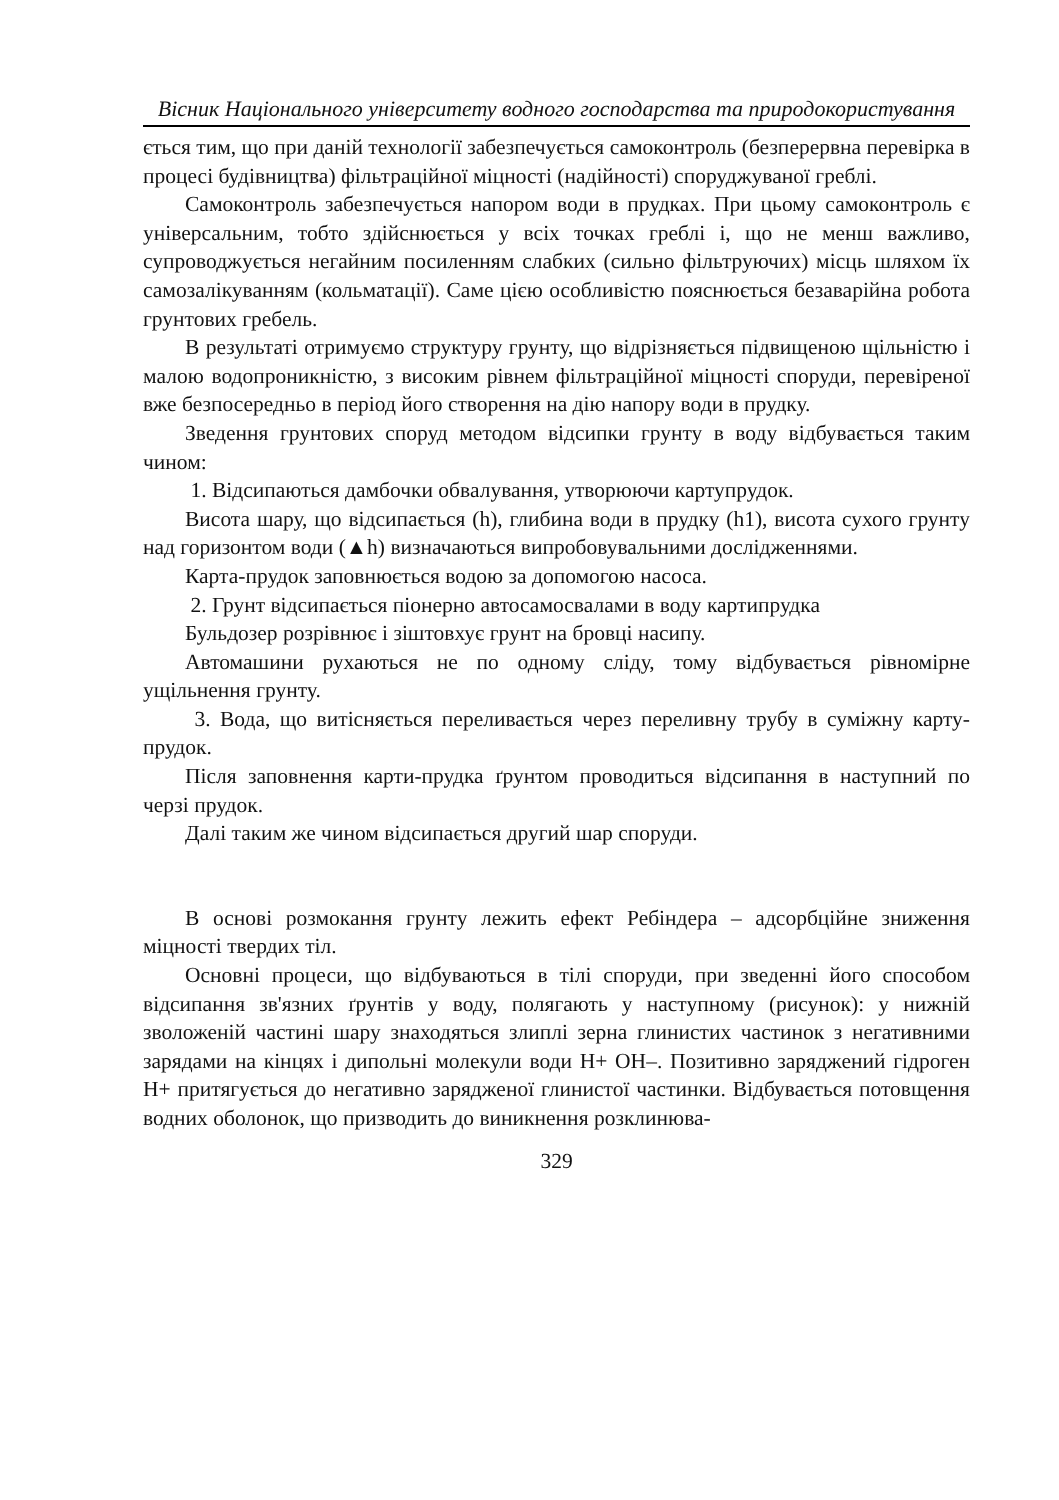Вісник Національного університету водного господарства та природокористування
ється тим, що при даній технології забезпечується самоконтроль (безперервна перевірка в процесі будівництва) фільтраційної міцності (надійності) споруджуваної греблі.
Самоконтроль забезпечується напором води в прудках. При цьому самоконтроль є універсальним, тобто здійснюється у всіх точках греблі і, що не менш важливо, супроводжується негайним посиленням слабких (сильно фільтруючих) місць шляхом їх самозалікуванням (кольматації). Саме цією особливістю пояснюється безаварійна робота грунтових гребель.
В результаті отримуємо структуру грунту, що відрізняється підвищеною щільністю і малою водопроникністю, з високим рівнем фільтраційної міцності споруди, перевіреної вже безпосередньо в період його створення на дію напору води в прудку.
Зведення грунтових споруд методом відсипки грунту в воду відбувається таким чином:
1. Відсипаються дамбочки обвалування, утворюючи картупрудок.
Висота шару, що відсипається (h), глибина води в прудку (h1), висота сухого грунту над горизонтом води (▲h) визначаються випробовувальними дослідженнями.
Карта-прудок заповнюється водою за допомогою насоса.
2. Грунт відсипається піонерно автосамосвалами в воду картипрудка
Бульдозер розрівнює і зіштовхує грунт на бровці насипу.
Автомашини рухаються не по одному сліду, тому відбувається рівномірне ущільнення грунту.
3. Вода, що витісняється переливається через переливну трубу в суміжну карту-прудок.
Після заповнення карти-прудка ґрунтом проводиться відсипання в наступний по черзі прудок.
Далі таким же чином відсипається другий шар споруди.
В основі розмокання грунту лежить ефект Ребіндера – адсорбційне зниження міцності твердих тіл.
Основні процеси, що відбуваються в тілі споруди, при зведенні його способом відсипання зв'язних ґрунтів у воду, полягають у наступному (рисунок): у нижній зволоженій частині шару знаходяться злиплі зерна глинистих частинок з негативними зарядами на кінцях і дипольні молекули води Н+ ОН–. Позитивно заряджений гідроген Н+ притягується до негативно зарядженої глинистої частинки. Відбувається потовщення водних оболонок, що призводить до виникнення розклинюва-
329